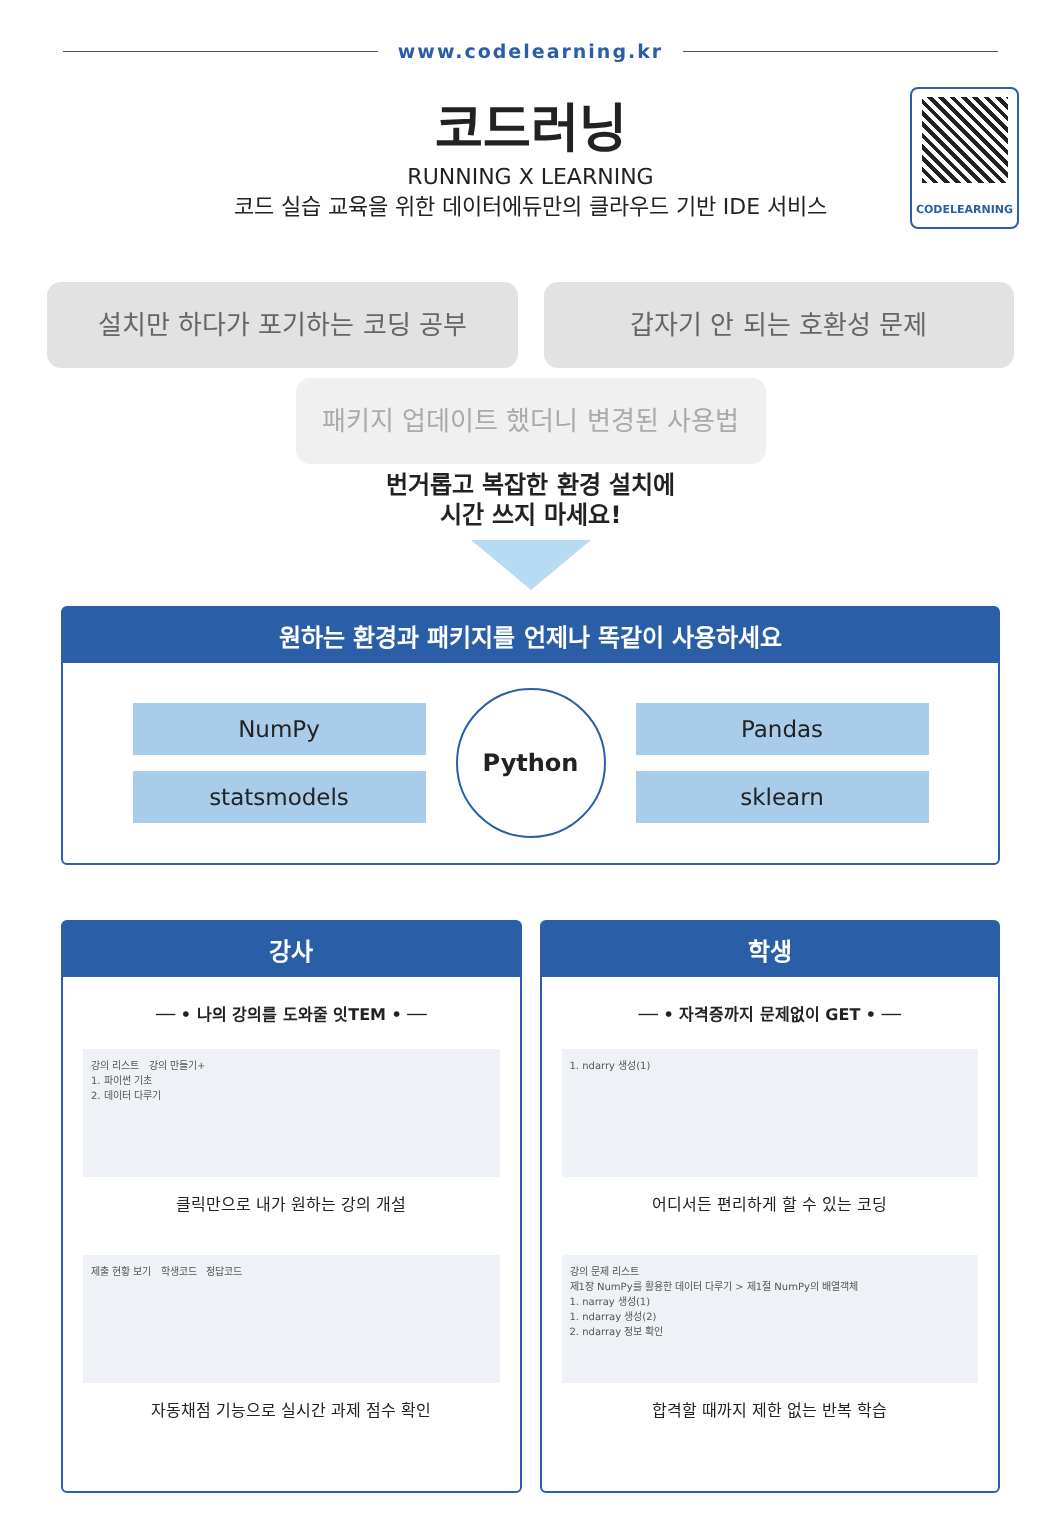www.codelearning.kr
CODELEARNING
코드러닝
RUNNING X LEARNING
코드 실습 교육을 위한 데이터에듀만의 클라우드 기반 IDE 서비스
설치만 하다가 포기하는 코딩 공부 갑자기 안 되는 호환성 문제
패키지 업데이트 했더니 변경된 사용법
번거롭고 복잡한 환경 설치에
시간 쓰지 마세요!
원하는 환경과 패키지를 언제나 똑같이 사용하세요
NumPy
statsmodels
Python
Pandas
sklearn
강사
── • 나의 강의를 도와줄 잇TEM • ──
강의 리스트 강의 만들기+
1. 파이썬 기초
2. 데이터 다루기
클릭만으로 내가 원하는 강의 개설
제출 현황 보기 학생코드 정답코드
자동채점 기능으로 실시간 과제 점수 확인
학생
── • 자격증까지 문제없이 GET • ──
1. ndarry 생성(1)
어디서든 편리하게 할 수 있는 코딩
강의 문제 리스트
제1장 NumPy를 활용한 데이터 다루기 > 제1절 NumPy의 배열객체
1. narray 생성(1)
1. ndarray 생성(2)
2. ndarray 정보 확인
합격할 때까지 제한 없는 반복 학습